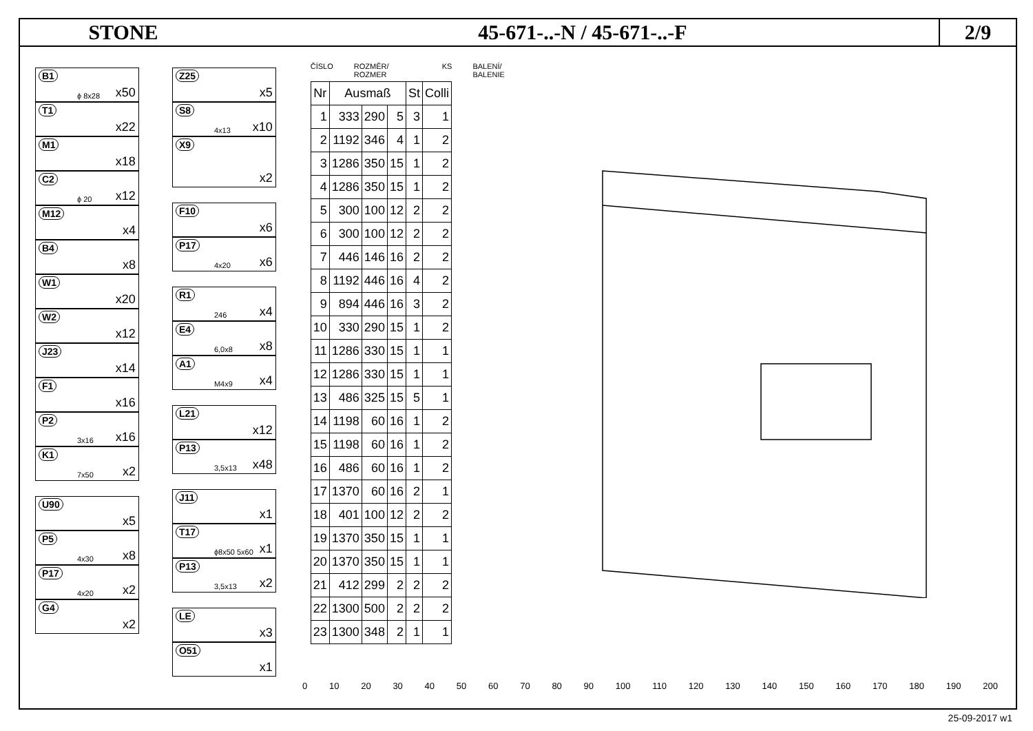STONE 45-671-..-N / 45-671-..-F
2/9
B1
ϕ 8x28 x50
T1
x22
M1
x18
C2
ϕ 20 x12
M12
x4
B4
x8
W1
x20
W2
x12
J23
x14
F1
x16
P2
3x16 x16
K1
7x50 x2
U90
x5
P5
4x30 x8
P17
4x20 x2
G4
x2
Z25
x5
S8
4x13 x10
X9
x2
F10
x6
P17
4x20 x6
R1
246 x4
E4
6,0x8 x8
A1
M4x9 x4
L21
x12
P13
3,5x13 x48
J11
x1
T17
ϕ8x50 5x60 x1
P13
3,5x13 x2
LE
x3
O51
x1
ČÍSLO ROZMĚR/ ROZMER KS BALENÍ/ BALENIE
| Nr | Ausmaß | | | St | Colli |
| --- | --- | --- | --- | --- | --- |
| 1 | 333 | 290 | 5 | 3 | 1 |
| 2 | 1192 | 346 | 4 | 1 | 2 |
| 3 | 1286 | 350 | 15 | 1 | 2 |
| 4 | 1286 | 350 | 15 | 1 | 2 |
| 5 | 300 | 100 | 12 | 2 | 2 |
| 6 | 300 | 100 | 12 | 2 | 2 |
| 7 | 446 | 146 | 16 | 2 | 2 |
| 8 | 1192 | 446 | 16 | 4 | 2 |
| 9 | 894 | 446 | 16 | 3 | 2 |
| 10 | 330 | 290 | 15 | 1 | 2 |
| 11 | 1286 | 330 | 15 | 1 | 1 |
| 12 | 1286 | 330 | 15 | 1 | 1 |
| 13 | 486 | 325 | 15 | 5 | 1 |
| 14 | 1198 | 60 | 16 | 1 | 2 |
| 15 | 1198 | 60 | 16 | 1 | 2 |
| 16 | 486 | 60 | 16 | 1 | 2 |
| 17 | 1370 | 60 | 16 | 2 | 1 |
| 18 | 401 | 100 | 12 | 2 | 2 |
| 19 | 1370 | 350 | 15 | 1 | 1 |
| 20 | 1370 | 350 | 15 | 1 | 1 |
| 21 | 412 | 299 | 2 | 2 | 2 |
| 22 | 1300 | 500 | 2 | 2 | 2 |
| 23 | 1300 | 348 | 2 | 1 | 1 |
0 10 20 30 40 50 60 70 80 90 100 110 120 130 140 150 160 170 180 190 200
25-09-2017 w1